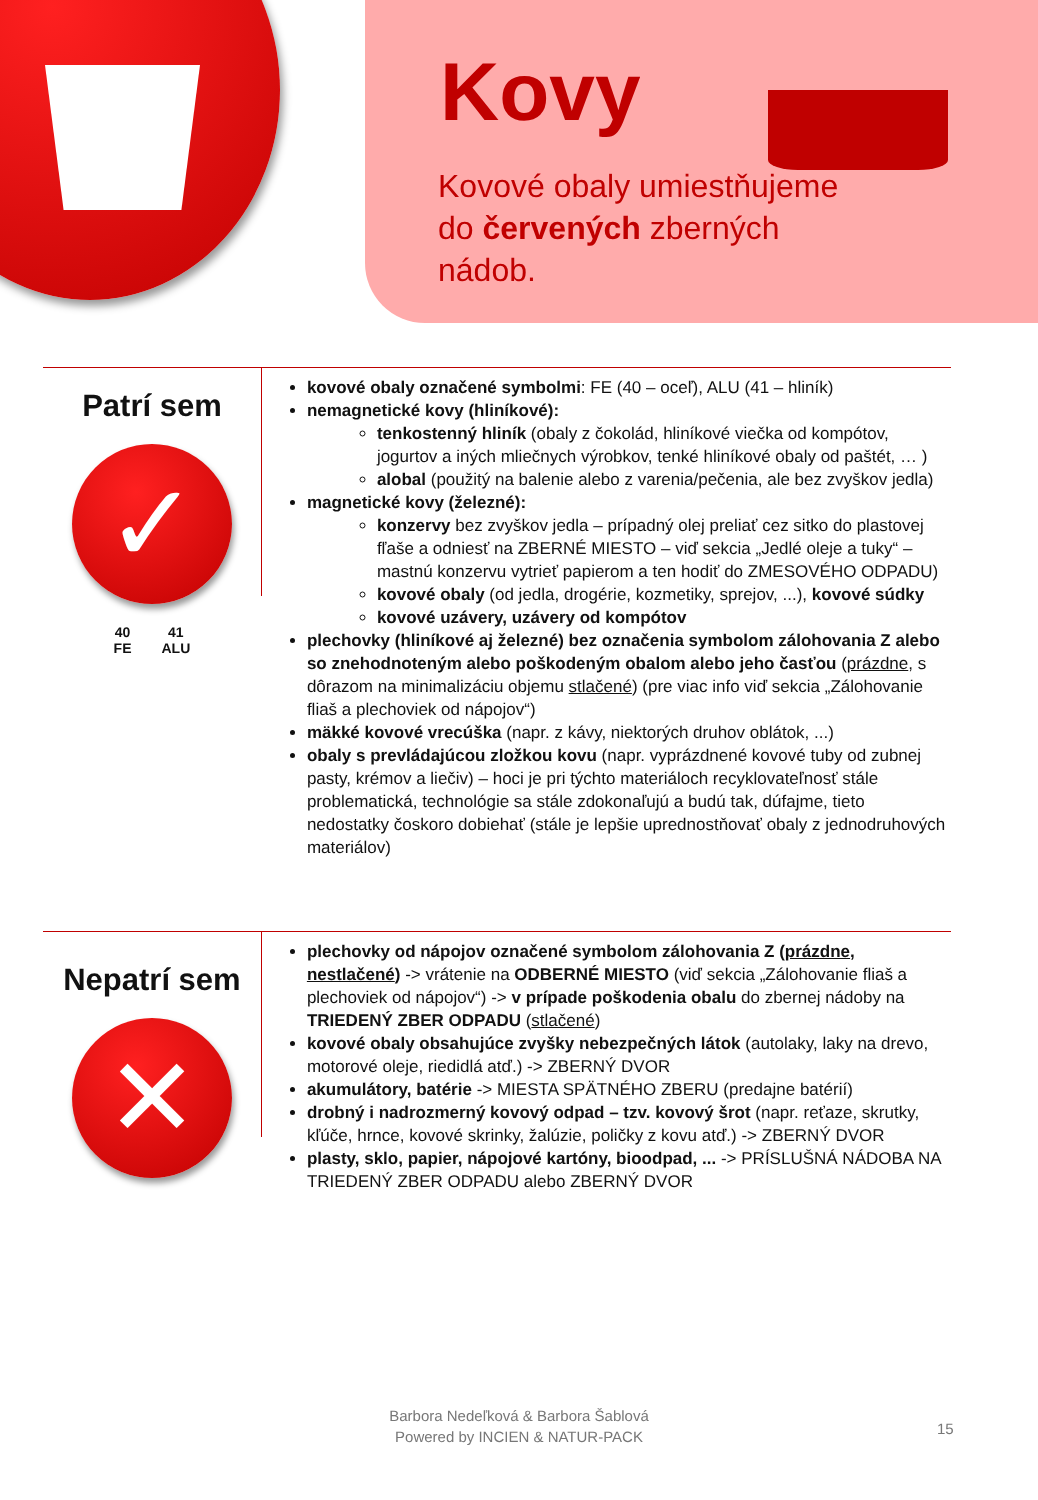Kovy
Kovové obaly umiestňujeme do červených zberných nádob.
Patrí sem
✓
40
FE 41
ALU
kovové obaly označené symbolmi: FE (40 – oceľ), ALU (41 – hliník)
nemagnetické kovy (hliníkové):
tenkostenný hliník (obaly z čokolád, hliníkové viečka od kompótov, jogurtov a iných mliečnych výrobkov, tenké hliníkové obaly od paštét, … )
alobal (použitý na balenie alebo z varenia/pečenia, ale bez zvyškov jedla)
magnetické kovy (železné):
konzervy bez zvyškov jedla – prípadný olej preliať cez sitko do plastovej fľaše a odniesť na ZBERNÉ MIESTO – viď sekcia „Jedlé oleje a tuky“ – mastnú konzervu vytrieť papierom a ten hodiť do ZMESOVÉHO ODPADU)
kovové obaly (od jedla, drogérie, kozmetiky, sprejov, ...), kovové súdky
kovové uzávery, uzávery od kompótov
plechovky (hliníkové aj železné) bez označenia symbolom zálohovania Z alebo so znehodnoteným alebo poškodeným obalom alebo jeho časťou (prázdne, s dôrazom na minimalizáciu objemu stlačené) (pre viac info viď sekcia „Zálohovanie fliaš a plechoviek od nápojov“)
mäkké kovové vrecúška (napr. z kávy, niektorých druhov oblátok, ...)
obaly s prevládajúcou zložkou kovu (napr. vyprázdnené kovové tuby od zubnej pasty, krémov a liečiv) – hoci je pri týchto materiáloch recyklovateľnosť stále problematická, technológie sa stále zdokonaľujú a budú tak, dúfajme, tieto nedostatky čoskoro dobiehať (stále je lepšie uprednostňovať obaly z jednodruhových materiálov)
Nepatrí sem
✕
plechovky od nápojov označené symbolom zálohovania Z (prázdne, nestlačené) -> vrátenie na ODBERNÉ MIESTO (viď sekcia „Zálohovanie fliaš a plechoviek od nápojov“) -> v prípade poškodenia obalu do zbernej nádoby na TRIEDENÝ ZBER ODPADU (stlačené)
kovové obaly obsahujúce zvyšky nebezpečných látok (autolaky, laky na drevo, motorové oleje, riedidlá atď.) -> ZBERNÝ DVOR
akumulátory, batérie -> MIESTA SPÄTNÉHO ZBERU (predajne batérií)
drobný i nadrozmerný kovový odpad – tzv. kovový šrot (napr. reťaze, skrutky, kľúče, hrnce, kovové skrinky, žalúzie, poličky z kovu atď.) -> ZBERNÝ DVOR
plasty, sklo, papier, nápojové kartóny, bioodpad, ... -> PRÍSLUŠNÁ NÁDOBA NA TRIEDENÝ ZBER ODPADU alebo ZBERNÝ DVOR
Barbora Nedeľková & Barbora Šablová
Powered by INCIEN & NATUR-PACK
15